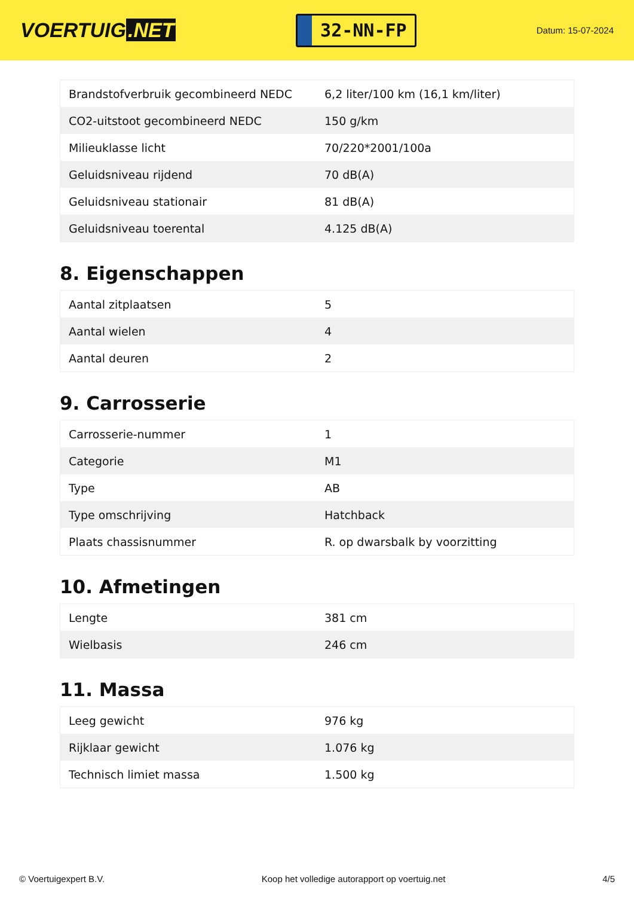VOERTUIG.NET
32-NN-FP
Datum: 15-07-2024
| Brandstofverbruik gecombineerd NEDC | 6,2 liter/100 km (16,1 km/liter) |
| CO2-uitstoot gecombineerd NEDC | 150 g/km |
| Milieuklasse licht | 70/220*2001/100a |
| Geluidsniveau rijdend | 70 dB(A) |
| Geluidsniveau stationair | 81 dB(A) |
| Geluidsniveau toerental | 4.125 dB(A) |
8. Eigenschappen
| Aantal zitplaatsen | 5 |
| Aantal wielen | 4 |
| Aantal deuren | 2 |
9. Carrosserie
| Carrosserie-nummer | 1 |
| Categorie | M1 |
| Type | AB |
| Type omschrijving | Hatchback |
| Plaats chassisnummer | R. op dwarsbalk by voorzitting |
10. Afmetingen
| Lengte | 381 cm |
| Wielbasis | 246 cm |
11. Massa
| Leeg gewicht | 976 kg |
| Rijklaar gewicht | 1.076 kg |
| Technisch limiet massa | 1.500 kg |
© Voertuigexpert B.V. Koop het volledige autorapport op voertuig.net 4/5